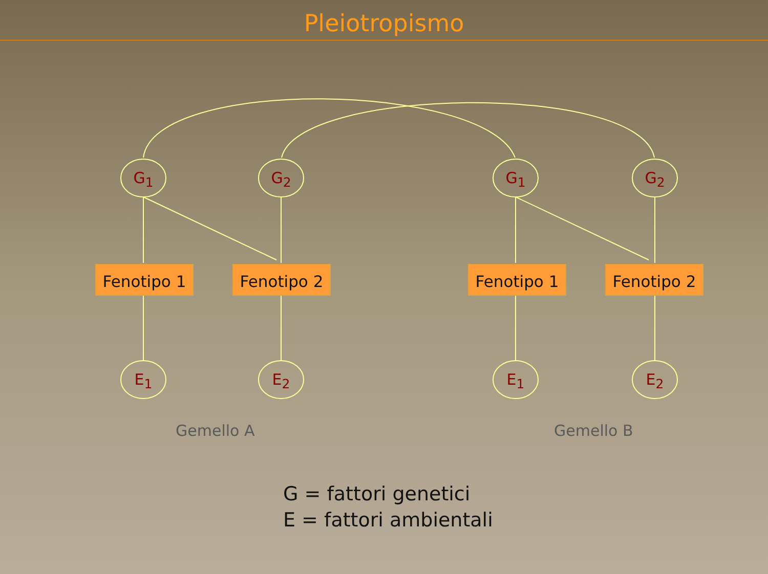Pleiotropismo
G<sub>1</sub> G<sub>2</sub> G<sub>1</sub> G<sub>2</sub>
Fenotipo 1 Fenotipo 2 Fenotipo 1 Fenotipo 2
E<sub>1</sub> E<sub>2</sub> E<sub>1</sub> E<sub>2</sub>
Gemello A Gemello B
G = fattori genetici
E = fattori ambientali